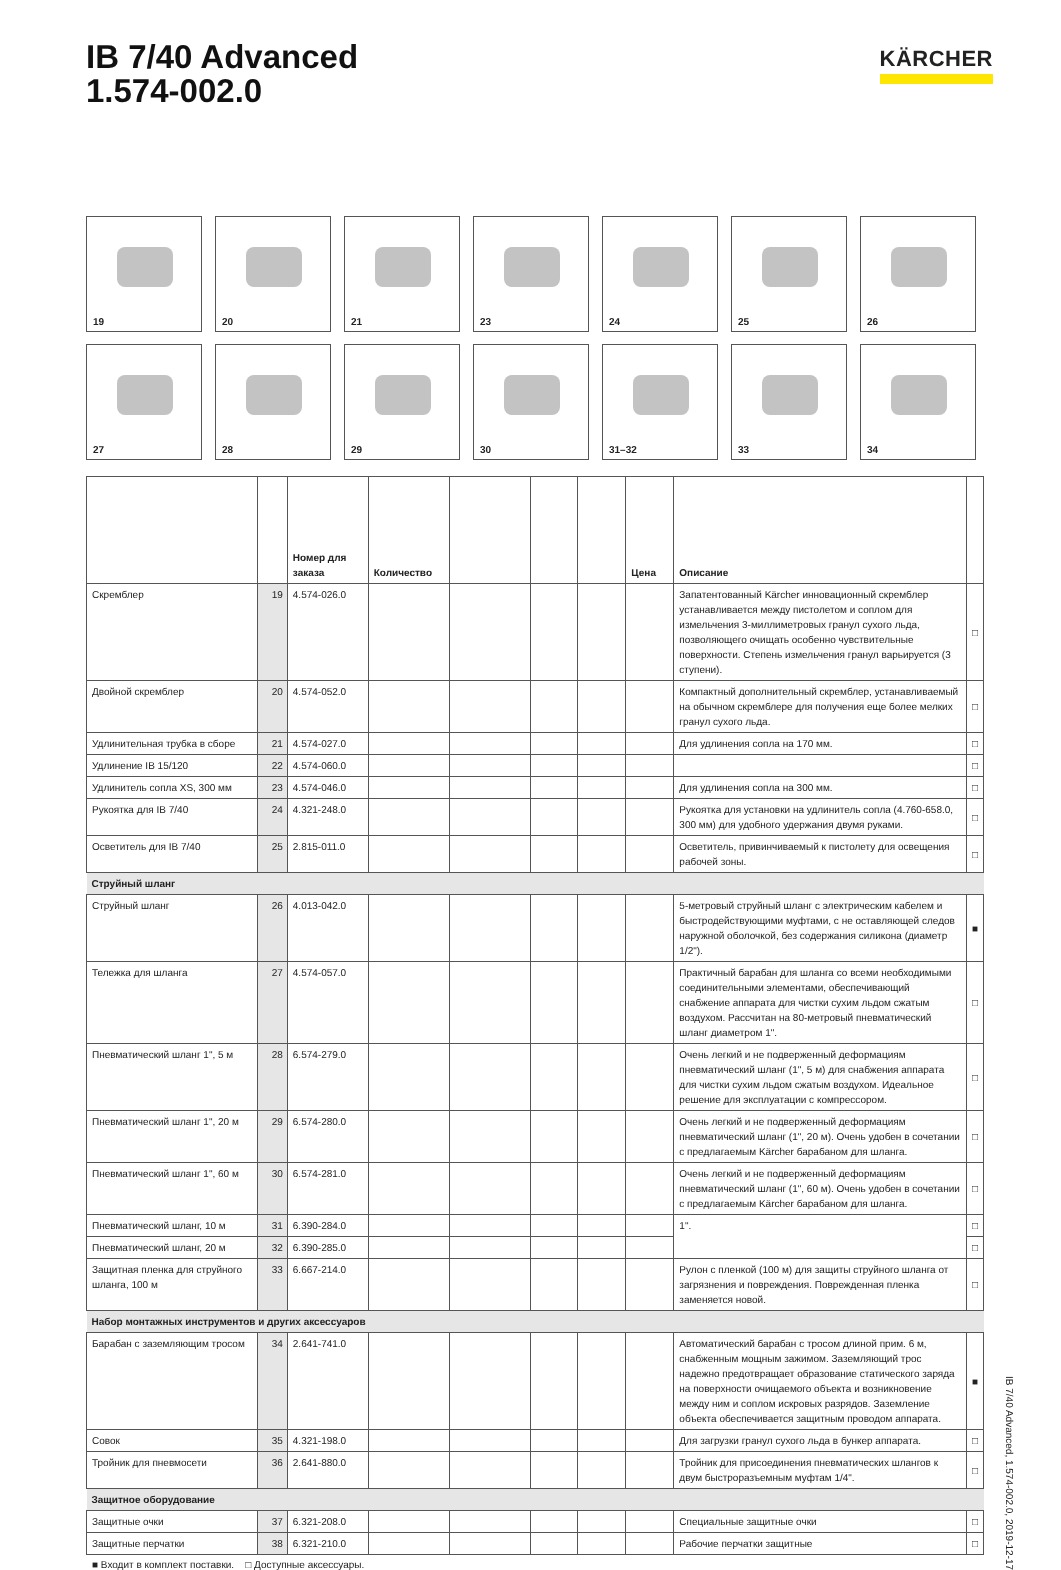IB 7/40 Advanced
1.574-002.0
KÄRCHER
19
20
21
23
24
25
26
27
28
29
30
31–32
33
34
| | | Номер для заказа | Количество | | | | Цена | Описание | |
| --- | --- | --- | --- | --- | --- | --- | --- | --- | --- |
| Скремблер | 19 | 4.574-026.0 | | | | | | Запатентованный Kärcher инновационный скремблер устанавливается между пистолетом и соплом для измельчения 3-миллиметровых гранул сухого льда, позволяющего очищать особенно чувствительные поверхности. Степень измельчения гранул варьируется (3 ступени). | □ |
| Двойной скремблер | 20 | 4.574-052.0 | | | | | | Компактный дополнительный скремблер, устанавливаемый на обычном скремблере для получения еще более мелких гранул сухого льда. | □ |
| Удлинительная трубка в сборе | 21 | 4.574-027.0 | | | | | | Для удлинения сопла на 170 мм. | □ |
| Удлинение IB 15/120 | 22 | 4.574-060.0 | | | | | | | □ |
| Удлинитель сопла XS, 300 мм | 23 | 4.574-046.0 | | | | | | Для удлинения сопла на 300 мм. | □ |
| Рукоятка для IB 7/40 | 24 | 4.321-248.0 | | | | | | Рукоятка для установки на удлинитель сопла (4.760-658.0, 300 мм) для удобного удержания двумя руками. | □ |
| Осветитель для IB 7/40 | 25 | 2.815-011.0 | | | | | | Осветитель, привинчиваемый к пистолету для освещения рабочей зоны. | □ |
| Струйный шланг | | | | | | | | | |
| Струйный шланг | 26 | 4.013-042.0 | | | | | | 5-метровый струйный шланг с электрическим кабелем и быстродействующими муфтами, с не оставляющей следов наружной оболочкой, без содержания силикона (диаметр 1/2"). | ■ |
| Тележка для шланга | 27 | 4.574-057.0 | | | | | | Практичный барабан для шланга со всеми необходимыми соединительными элементами, обеспечивающий снабжение аппарата для чистки сухим льдом сжатым воздухом. Рассчитан на 80-метровый пневматический шланг диаметром 1". | □ |
| Пневматический шланг 1", 5 м | 28 | 6.574-279.0 | | | | | | Очень легкий и не подверженный деформациям пневматический шланг (1", 5 м) для снабжения аппарата для чистки сухим льдом сжатым воздухом. Идеальное решение для эксплуатации с компрессором. | □ |
| Пневматический шланг 1", 20 м | 29 | 6.574-280.0 | | | | | | Очень легкий и не подверженный деформациям пневматический шланг (1", 20 м). Очень удобен в сочетании с предлагаемым Kärcher барабаном для шланга. | □ |
| Пневматический шланг 1", 60 м | 30 | 6.574-281.0 | | | | | | Очень легкий и не подверженный деформациям пневматический шланг (1", 60 м). Очень удобен в сочетании с предлагаемым Kärcher барабаном для шланга. | □ |
| Пневматический шланг, 10 м | 31 | 6.390-284.0 | | | | | | 1". | □ |
| Пневматический шланг, 20 м | 32 | 6.390-285.0 | | | | | | | □ |
| Защитная пленка для струйного шланга, 100 м | 33 | 6.667-214.0 | | | | | | Рулон с пленкой (100 м) для защиты струйного шланга от загрязнения и повреждения. Поврежденная пленка заменяется новой. | □ |
| Набор монтажных инструментов и других аксессуаров | | | | | | | | | |
| Барабан с заземляющим тросом | 34 | 2.641-741.0 | | | | | | Автоматический барабан с тросом длиной прим. 6 м, снабженным мощным зажимом. Заземляющий трос надежно предотвращает образование статического заряда на поверхности очищаемого объекта и возникновение между ним и соплом искровых разрядов. Заземление объекта обеспечивается защитным проводом аппарата. | ■ |
| Совок | 35 | 4.321-198.0 | | | | | | Для загрузки гранул сухого льда в бункер аппарата. | □ |
| Тройник для пневмосети | 36 | 2.641-880.0 | | | | | | Тройник для присоединения пневматических шлангов к двум быстроразъемным муфтам 1/4". | □ |
| Защитное оборудование | | | | | | | | | |
| Защитные очки | 37 | 6.321-208.0 | | | | | | Специальные защитные очки | □ |
| Защитные перчатки | 38 | 6.321-210.0 | | | | | | Рабочие перчатки защитные | □ |
■ Входит в комплект поставки. □ Доступные аксессуары.
IB 7/40 Advanced, 1.574-002.0, 2019-12-17